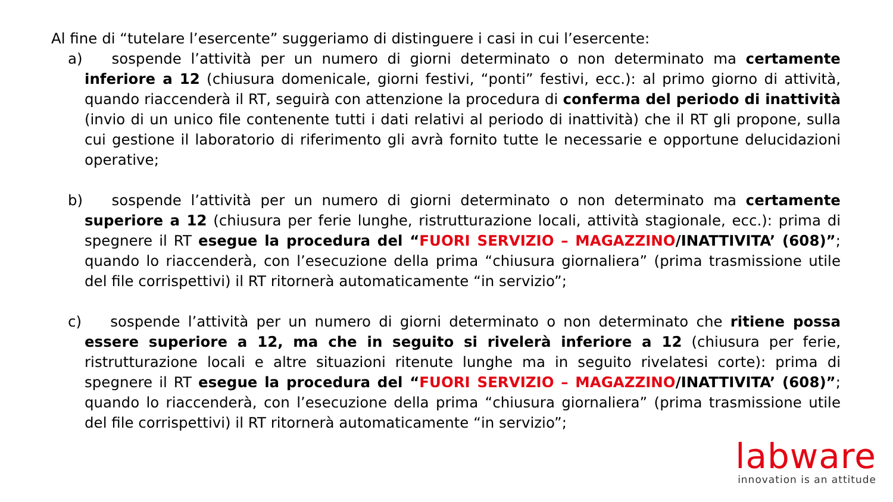Al fine di “tutelare l’esercente” suggeriamo di distinguere i casi in cui l’esercente:
a) sospende l’attività per un numero di giorni determinato o non determinato ma certamente inferiore a 12 (chiusura domenicale, giorni festivi, “ponti” festivi, ecc.): al primo giorno di attività, quando riaccenderà il RT, seguirà con attenzione la procedura di conferma del periodo di inattività (invio di un unico file contenente tutti i dati relativi al periodo di inattività) che il RT gli propone, sulla cui gestione il laboratorio di riferimento gli avrà fornito tutte le necessarie e opportune delucidazioni operative;
b) sospende l’attività per un numero di giorni determinato o non determinato ma certamente superiore a 12 (chiusura per ferie lunghe, ristrutturazione locali, attività stagionale, ecc.): prima di spegnere il RT esegue la procedura del “FUORI SERVIZIO – MAGAZZINO/INATTIVITA’ (608)”; quando lo riaccenderà, con l’esecuzione della prima “chiusura giornaliera” (prima trasmissione utile del file corrispettivi) il RT ritornerà automaticamente “in servizio”;
c) sospende l’attività per un numero di giorni determinato o non determinato che ritiene possa essere superiore a 12, ma che in seguito si rivelerà inferiore a 12 (chiusura per ferie, ristrutturazione locali e altre situazioni ritenute lunghe ma in seguito rivelatesi corte): prima di spegnere il RT esegue la procedura del “FUORI SERVIZIO – MAGAZZINO/INATTIVITA’ (608)”; quando lo riaccenderà, con l’esecuzione della prima “chiusura giornaliera” (prima trasmissione utile del file corrispettivi) il RT ritornerà automaticamente “in servizio”;
labware
innovation is an attitude